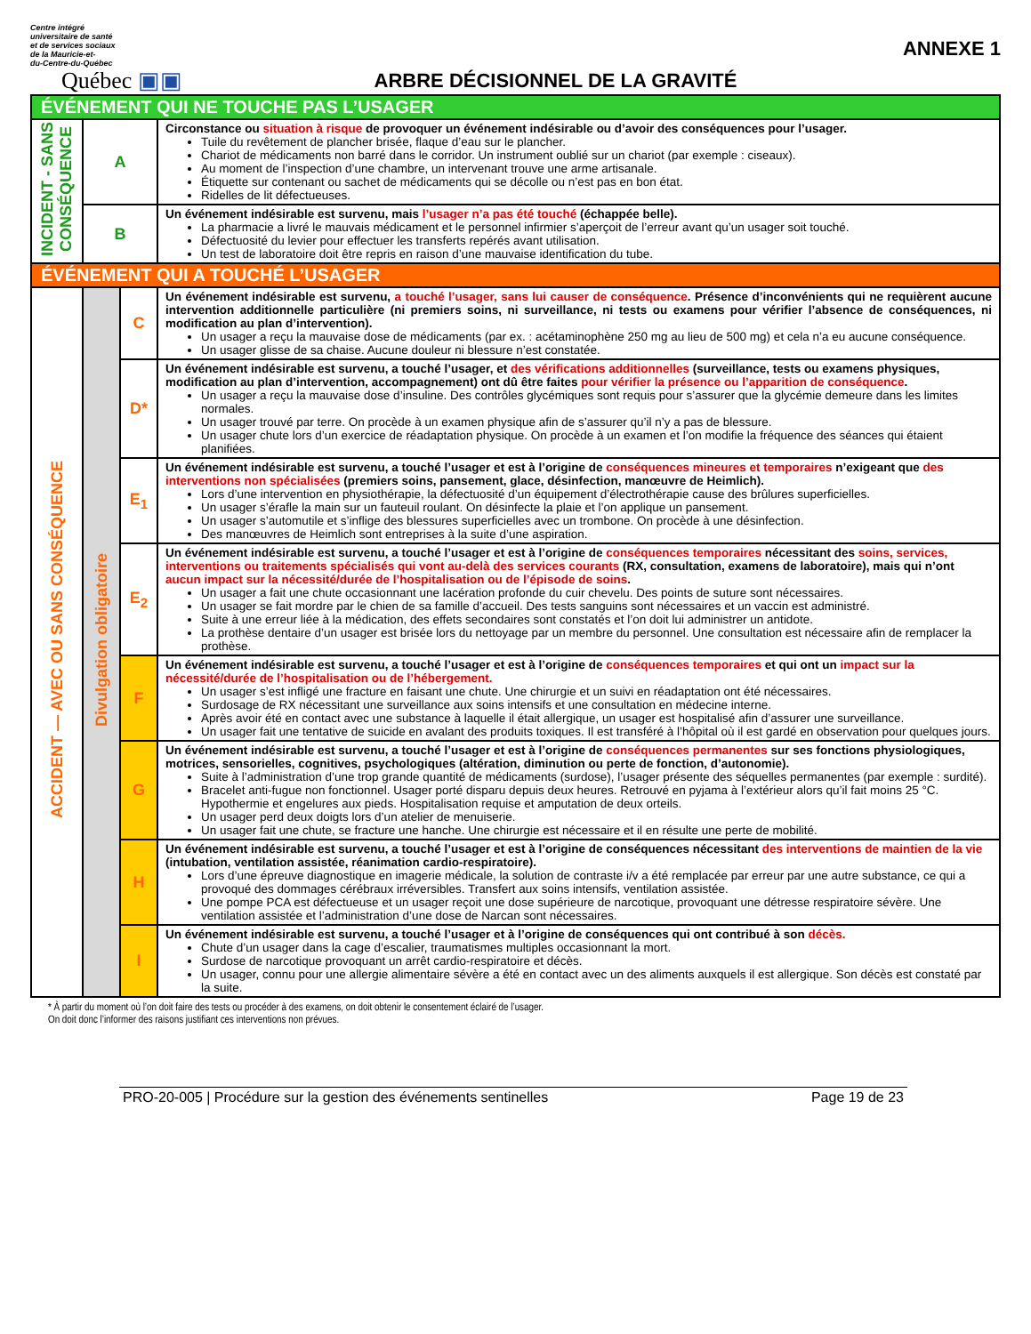Centre intégré
universitaire de santé
et de services sociaux
de la Mauricie-et-
du-Centre-du-Québec
Québec ▣▣
ARBRE DÉCISIONNEL DE LA GRAVITÉ
ANNEXE 1
| ÉVÉNEMENT QUI NE TOUCHE PAS L’USAGER | | | |
| INCIDENT - SANS CONSÉQUENCE | A | | Circonstance ou situation à risque de provoquer un événement indésirable ou d’avoir des conséquences pour l’usager. Tuile du revêtement de plancher brisée, flaque d’eau sur le plancher. Chariot de médicaments non barré dans le corridor. Un instrument oublié sur un chariot (par exemple : ciseaux). Au moment de l’inspection d’une chambre, un intervenant trouve une arme artisanale. Étiquette sur contenant ou sachet de médicaments qui se décolle ou n’est pas en bon état. Ridelles de lit défectueuses. |
| | B | | Un événement indésirable est survenu, mais l’usager n’a pas été touché (échappée belle). La pharmacie a livré le mauvais médicament et le personnel infirmier s’aperçoit de l’erreur avant qu’un usager soit touché. Défectuosité du levier pour effectuer les transferts repérés avant utilisation. Un test de laboratoire doit être repris en raison d’une mauvaise identification du tube. |
| ÉVÉNEMENT QUI A TOUCHÉ L’USAGER | | | |
| ACCIDENT — AVEC OU SANS CONSÉQUENCE | Divulgation obligatoire | C | Un événement indésirable est survenu, a touché l’usager, sans lui causer de conséquence . Présence d’inconvénients qui ne requièrent aucune intervention additionnelle particulière (ni premiers soins, ni surveillance, ni tests ou examens pour vérifier l’absence de conséquences, ni modification au plan d’intervention). Un usager a reçu la mauvaise dose de médicaments (par ex. : acétaminophène 250 mg au lieu de 500 mg) et cela n’a eu aucune conséquence. Un usager glisse de sa chaise. Aucune douleur ni blessure n’est constatée. |
| | | D* | Un événement indésirable est survenu, a touché l’usager, et des vérifications additionnelles (surveillance, tests ou examens physiques, modification au plan d’intervention, accompagnement) ont dû être faites pour vérifier la présence ou l’apparition de conséquence . Un usager a reçu la mauvaise dose d’insuline. Des contrôles glycémiques sont requis pour s’assurer que la glycémie demeure dans les limites normales. Un usager trouvé par terre. On procède à un examen physique afin de s’assurer qu’il n’y a pas de blessure. Un usager chute lors d’un exercice de réadaptation physique. On procède à un examen et l’on modifie la fréquence des séances qui étaient planifiées. |
| | | E<sub>1</sub> | Un événement indésirable est survenu, a touché l’usager et est à l’origine de conséquences mineures et temporaires n’exigeant que des interventions non spécialisées (premiers soins, pansement, glace, désinfection, manœuvre de Heimlich). Lors d’une intervention en physiothérapie, la défectuosité d’un équipement d’électrothérapie cause des brûlures superficielles. Un usager s’éraﬂe la main sur un fauteuil roulant. On désinfecte la plaie et l’on applique un pansement. Un usager s’automutile et s’inflige des blessures superficielles avec un trombone. On procède à une désinfection. Des manœuvres de Heimlich sont entreprises à la suite d’une aspiration. |
| | | E<sub>2</sub> | Un événement indésirable est survenu, a touché l’usager et est à l’origine de conséquences temporaires nécessitant des soins, services, interventions ou traitements spécialisés qui vont au-delà des services courants (RX, consultation, examens de laboratoire), mais qui n’ont aucun impact sur la nécessité/durée de l’hospitalisation ou de l’épisode de soins . Un usager a fait une chute occasionnant une lacération profonde du cuir chevelu. Des points de suture sont nécessaires. Un usager se fait mordre par le chien de sa famille d’accueil. Des tests sanguins sont nécessaires et un vaccin est administré. Suite à une erreur liée à la médication, des effets secondaires sont constatés et l’on doit lui administrer un antidote. La prothèse dentaire d’un usager est brisée lors du nettoyage par un membre du personnel. Une consultation est nécessaire afin de remplacer la prothèse. |
| | | F | Un événement indésirable est survenu, a touché l’usager et est à l’origine de conséquences temporaires et qui ont un impact sur la nécessité/durée de l’hospitalisation ou de l’hébergement. Un usager s’est infligé une fracture en faisant une chute. Une chirurgie et un suivi en réadaptation ont été nécessaires. Surdosage de RX nécessitant une surveillance aux soins intensifs et une consultation en médecine interne. Après avoir été en contact avec une substance à laquelle il était allergique, un usager est hospitalisé afin d’assurer une surveillance. Un usager fait une tentative de suicide en avalant des produits toxiques. Il est transféré à l’hôpital où il est gardé en observation pour quelques jours. |
| | | G | Un événement indésirable est survenu, a touché l’usager et est à l’origine de conséquences permanentes sur ses fonctions physiologiques, motrices, sensorielles, cognitives, psychologiques (altération, diminution ou perte de fonction, d’autonomie). Suite à l’administration d’une trop grande quantité de médicaments (surdose), l’usager présente des séquelles permanentes (par exemple : surdité). Bracelet anti-fugue non fonctionnel. Usager porté disparu depuis deux heures. Retrouvé en pyjama à l’extérieur alors qu’il fait moins 25 °C. Hypothermie et engelures aux pieds. Hospitalisation requise et amputation de deux orteils. Un usager perd deux doigts lors d’un atelier de menuiserie. Un usager fait une chute, se fracture une hanche. Une chirurgie est nécessaire et il en résulte une perte de mobilité. |
| | | H | Un événement indésirable est survenu, a touché l’usager et est à l’origine de conséquences nécessitant des interventions de maintien de la vie (intubation, ventilation assistée, réanimation cardio-respiratoire). Lors d’une épreuve diagnostique en imagerie médicale, la solution de contraste i/v a été remplacée par erreur par une autre substance, ce qui a provoqué des dommages cérébraux irréversibles. Transfert aux soins intensifs, ventilation assistée. Une pompe PCA est défectueuse et un usager reçoit une dose supérieure de narcotique, provoquant une détresse respiratoire sévère. Une ventilation assistée et l’administration d’une dose de Narcan sont nécessaires. |
| | | I | Un événement indésirable est survenu, a touché l’usager et à l’origine de conséquences qui ont contribué à son décès. Chute d’un usager dans la cage d’escalier, traumatismes multiples occasionnant la mort. Surdose de narcotique provoquant un arrêt cardio-respiratoire et décès. Un usager, connu pour une allergie alimentaire sévère a été en contact avec un des aliments auxquels il est allergique. Son décès est constaté par la suite. |
* À partir du moment où l’on doit faire des tests ou procéder à des examens, on doit obtenir le consentement éclairé de l’usager.
On doit donc l’informer des raisons justifiant ces interventions non prévues.
PRO-20-005 | Procédure sur la gestion des événements sentinelles Page 19 de 23